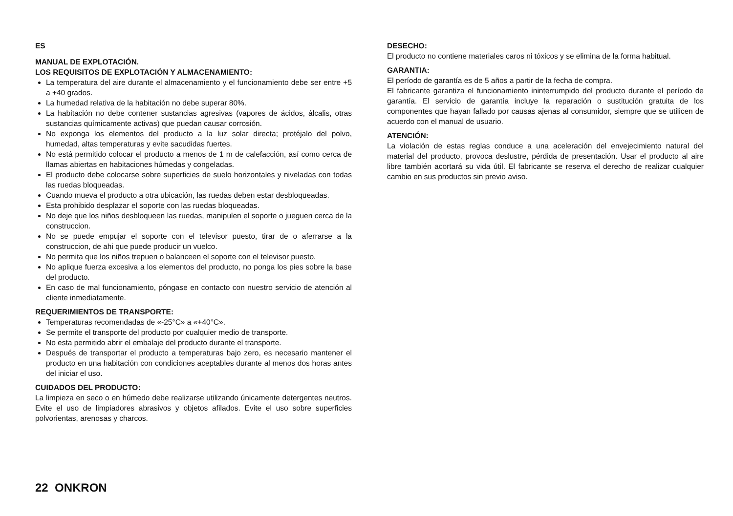ES
MANUAL DE EXPLOTACIÓN.
LOS REQUISITOS DE EXPLOTACIÓN Y ALMACENAMIENTO:
La temperatura del aire durante el almacenamiento y el funcionamiento debe ser entre +5 a +40 grados.
La humedad relativa de la habitación no debe superar 80%.
La habitación no debe contener sustancias agresivas (vapores de ácidos, álcalis, otras sustancias químicamente activas) que puedan causar corrosión.
No exponga los elementos del producto a la luz solar directa; protéjalo del polvo, humedad, altas temperaturas y evite sacudidas fuertes.
No está permitido colocar el producto a menos de 1 m de calefacción, así como cerca de llamas abiertas en habitaciones húmedas y congeladas.
El producto debe colocarse sobre superficies de suelo horizontales y niveladas con todas las ruedas bloqueadas.
Cuando mueva el producto a otra ubicación, las ruedas deben estar desbloqueadas.
Esta prohibido desplazar el soporte con las ruedas bloqueadas.
No deje que los niños desbloqueen las ruedas, manipulen el soporte o jueguen cerca de la construccion.
No se puede empujar el soporte con el televisor puesto, tirar de o aferrarse a la construccion, de ahi que puede producir un vuelco.
No permita que los niños trepuen o balanceen el soporte con el televisor puesto.
No aplique fuerza excesiva a los elementos del producto, no ponga los pies sobre la base del producto.
En caso de mal funcionamiento, póngase en contacto con nuestro servicio de atención al cliente inmediatamente.
REQUERIMIENTOS DE TRANSPORTE:
Temperaturas recomendadas de «-25°C» a «+40°C».
Se permite el transporte del producto por cualquier medio de transporte.
No esta permitido abrir el embalaje del producto durante el transporte.
Después de transportar el producto a temperaturas bajo zero, es necesario mantener el producto en una habitación con condiciones aceptables durante al menos dos horas antes del iniciar el uso.
CUIDADOS DEL PRODUCTO:
La limpieza en seco o en húmedo debe realizarse utilizando únicamente detergentes neutros. Evite el uso de limpiadores abrasivos y objetos afilados. Evite el uso sobre superficies polvorientas, arenosas y charcos.
DESECHO:
El producto no contiene materiales caros ni tóxicos y se elimina de la forma habitual.
GARANTIA:
El período de garantía es de 5 años a partir de la fecha de compra.
El fabricante garantiza el funcionamiento ininterrumpido del producto durante el período de garantía. El servicio de garantía incluye la reparación o sustitución gratuita de los componentes que hayan fallado por causas ajenas al consumidor, siempre que se utilicen de acuerdo con el manual de usuario.
ATENCIÓN:
La violación de estas reglas conduce a una aceleración del envejecimiento natural del material del producto, provoca deslustre, pérdida de presentación. Usar el producto al aire libre también acortará su vida útil. El fabricante se reserva el derecho de realizar cualquier cambio en sus productos sin previo aviso.
22 ONKRON